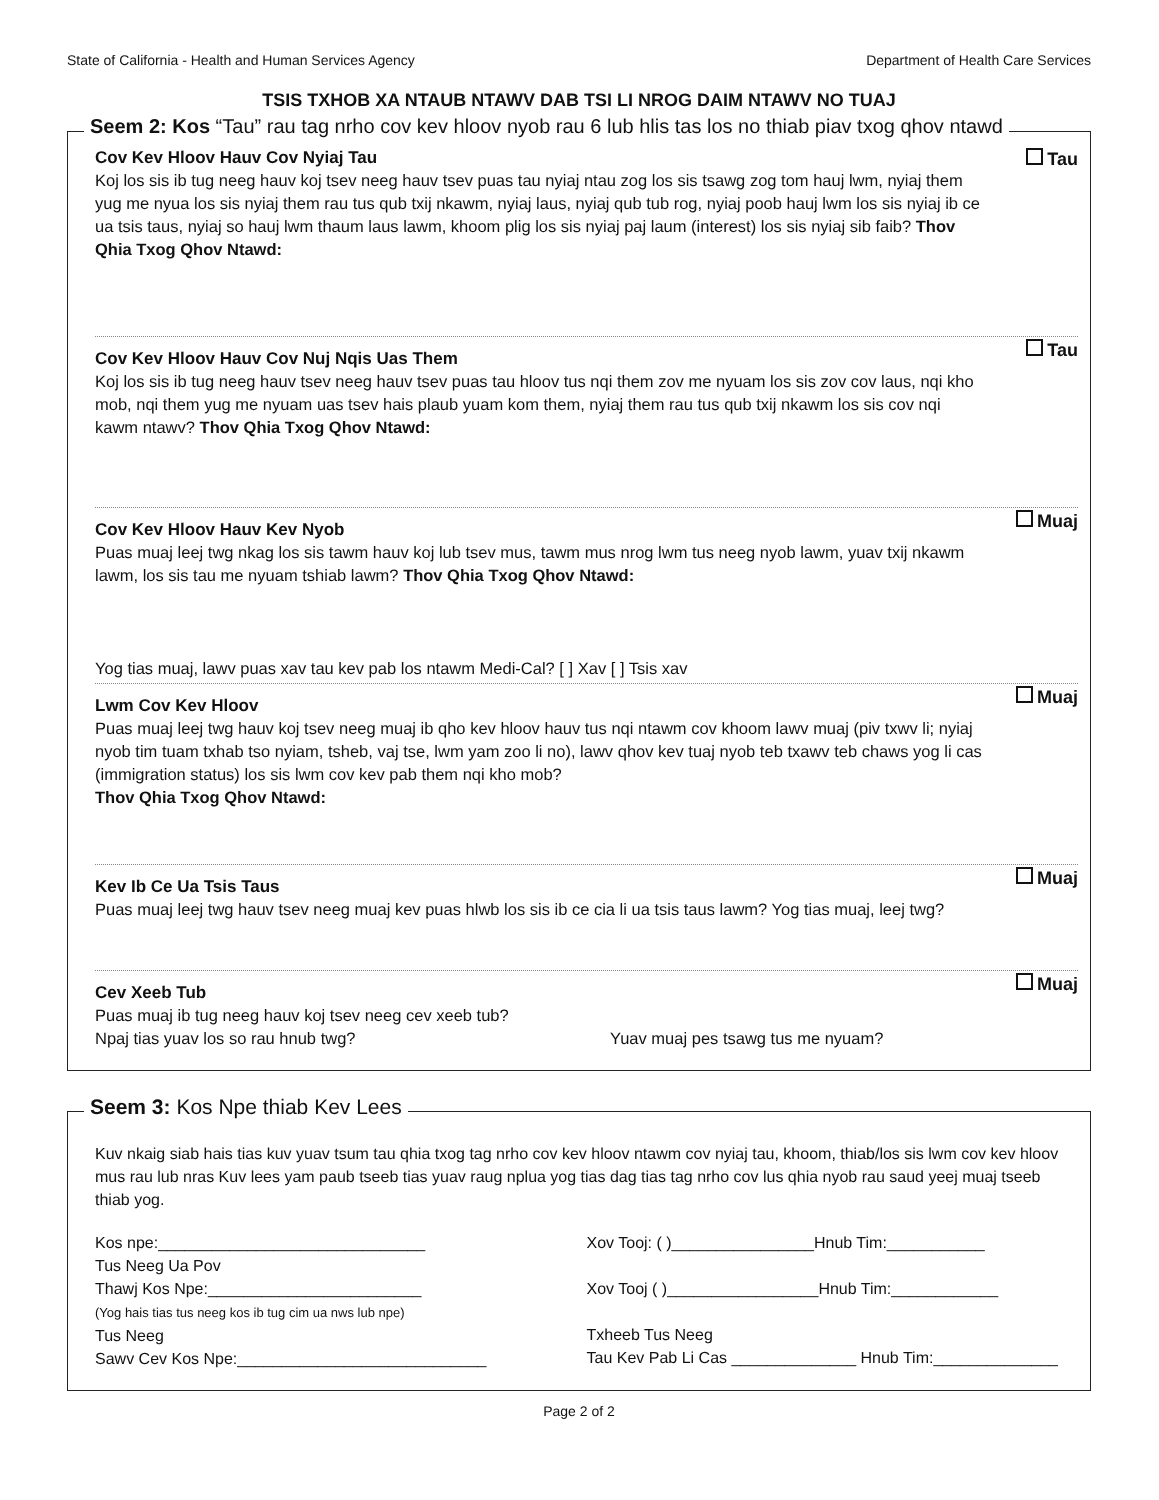State of California - Health and Human Services Agency Department of Health Care Services
TSIS TXHOB XA NTAUB NTAWV DAB TSI LI NROG DAIM NTAWV NO TUAJ
Seem 2: Kos “Tau” rau tag nrho cov kev hloov nyob rau 6 lub hlis tas los no thiab piav txog qhov ntawd
Cov Kev Hloov Hauv Cov Nyiaj Tau
Tau
Koj los sis ib tug neeg hauv koj tsev neeg hauv tsev puas tau nyiaj ntau zog los sis tsawg zog tom hauj lwm, nyiaj them yug me nyua los sis nyiaj them rau tus qub txij nkawm, nyiaj laus, nyiaj qub tub rog, nyiaj poob hauj lwm los sis nyiaj ib ce ua tsis taus, nyiaj so hauj lwm thaum laus lawm, khoom plig los sis nyiaj paj laum (interest) los sis nyiaj sib faib? Thov Qhia Txog Qhov Ntawd:
Cov Kev Hloov Hauv Cov Nuj Nqis Uas Them
Tau
Koj los sis ib tug neeg hauv tsev neeg hauv tsev puas tau hloov tus nqi them zov me nyuam los sis zov cov laus, nqi kho mob, nqi them yug me nyuam uas tsev hais plaub yuam kom them, nyiaj them rau tus qub txij nkawm los sis cov nqi kawm ntawv? Thov Qhia Txog Qhov Ntawd:
Cov Kev Hloov Hauv Kev Nyob
Muaj
Puas muaj leej twg nkag los sis tawm hauv koj lub tsev mus, tawm mus nrog lwm tus neeg nyob lawm, yuav txij nkawm lawm, los sis tau me nyuam tshiab lawm? Thov Qhia Txog Qhov Ntawd:
Yog tias muaj, lawv puas xav tau kev pab los ntawm Medi-Cal? [ ] Xav [ ] Tsis xav
Lwm Cov Kev Hloov
Muaj
Puas muaj leej twg hauv koj tsev neeg muaj ib qho kev hloov hauv tus nqi ntawm cov khoom lawv muaj (piv txwv li; nyiaj nyob tim tuam txhab tso nyiam, tsheb, vaj tse, lwm yam zoo li no), lawv qhov kev tuaj nyob teb txawv teb chaws yog li cas (immigration status) los sis lwm cov kev pab them nqi kho mob?
Thov Qhia Txog Qhov Ntawd:
Kev Ib Ce Ua Tsis Taus
Muaj
Puas muaj leej twg hauv tsev neeg muaj kev puas hlwb los sis ib ce cia li ua tsis taus lawm? Yog tias muaj, leej twg?
Cev Xeeb Tub
Muaj
Puas muaj ib tug neeg hauv koj tsev neeg cev xeeb tub?
Npaj tias yuav los so rau hnub twg? Yuav muaj pes tsawg tus me nyuam?
Seem 3: Kos Npe thiab Kev Lees
Kuv nkaig siab hais tias kuv yuav tsum tau qhia txog tag nrho cov kev hloov ntawm cov nyiaj tau, khoom, thiab/los sis lwm cov kev hloov mus rau lub nras Kuv lees yam paub tseeb tias yuav raug nplua yog tias dag tias tag nrho cov lus qhia nyob rau saud yeej muaj tseeb thiab yog.
Kos npe:______________________________
Tus Neeg Ua Pov
Thawj Kos Npe:________________________
(Yog hais tias tus neeg kos ib tug cim ua nws lub npe)
Tus Neeg
Sawv Cev Kos Npe:____________________________
Xov Tooj: ( )________________Hnub Tim:___________
Xov Tooj ( )_________________Hnub Tim:____________
Txheeb Tus Neeg
Tau Kev Pab Li Cas ______________ Hnub Tim:______________
Page 2 of 2